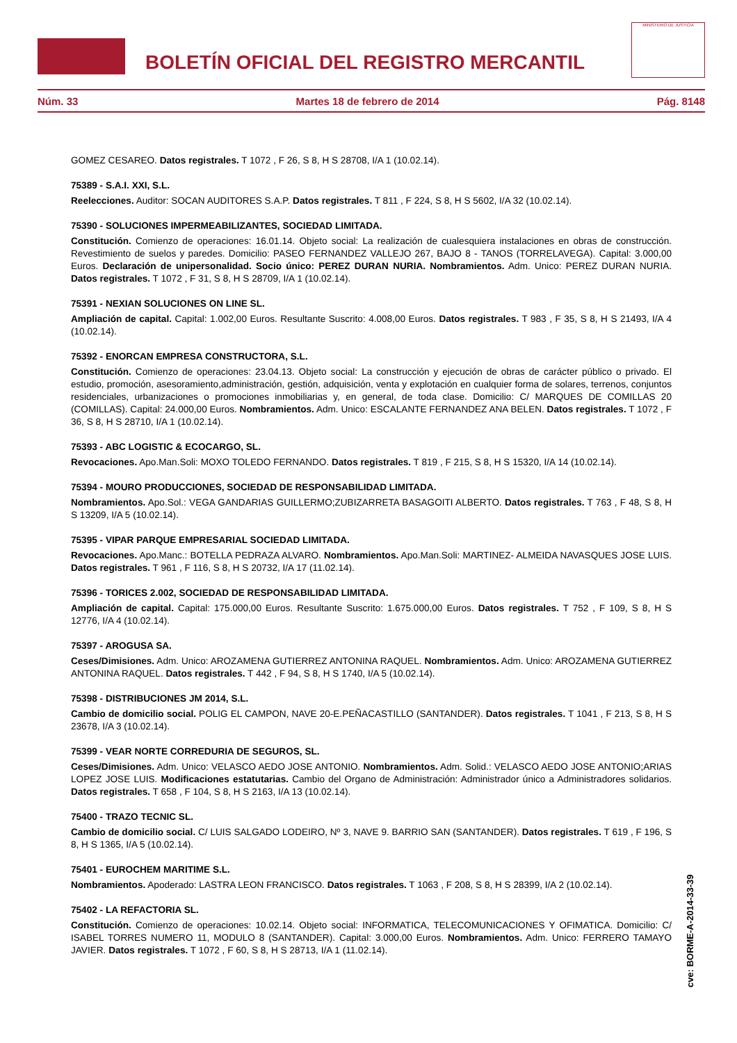BOLETÍN OFICIAL DEL REGISTRO MERCANTIL
MINISTERIO DE JUSTICIA
Núm. 33 Martes 18 de febrero de 2014 Pág. 8148
GOMEZ CESAREO. Datos registrales. T 1072 , F 26, S 8, H S 28708, I/A 1 (10.02.14).
75389 - S.A.I. XXI, S.L.
Reelecciones. Auditor: SOCAN AUDITORES S.A.P. Datos registrales. T 811 , F 224, S 8, H S 5602, I/A 32 (10.02.14).
75390 - SOLUCIONES IMPERMEABILIZANTES, SOCIEDAD LIMITADA.
Constitución. Comienzo de operaciones: 16.01.14. Objeto social: La realización de cualesquiera instalaciones en obras de construcción. Revestimiento de suelos y paredes. Domicilio: PASEO FERNANDEZ VALLEJO 267, BAJO 8 - TANOS (TORRELAVEGA). Capital: 3.000,00 Euros. Declaración de unipersonalidad. Socio único: PEREZ DURAN NURIA. Nombramientos. Adm. Unico: PEREZ DURAN NURIA. Datos registrales. T 1072 , F 31, S 8, H S 28709, I/A 1 (10.02.14).
75391 - NEXIAN SOLUCIONES ON LINE SL.
Ampliación de capital. Capital: 1.002,00 Euros. Resultante Suscrito: 4.008,00 Euros. Datos registrales. T 983 , F 35, S 8, H S 21493, I/A 4 (10.02.14).
75392 - ENORCAN EMPRESA CONSTRUCTORA, S.L.
Constitución. Comienzo de operaciones: 23.04.13. Objeto social: La construcción y ejecución de obras de carácter público o privado. El estudio, promoción, asesoramiento,administración, gestión, adquisición, venta y explotación en cualquier forma de solares, terrenos, conjuntos residenciales, urbanizaciones o promociones inmobiliarias y, en general, de toda clase. Domicilio: C/ MARQUES DE COMILLAS 20 (COMILLAS). Capital: 24.000,00 Euros. Nombramientos. Adm. Unico: ESCALANTE FERNANDEZ ANA BELEN. Datos registrales. T 1072 , F 36, S 8, H S 28710, I/A 1 (10.02.14).
75393 - ABC LOGISTIC & ECOCARGO, SL.
Revocaciones. Apo.Man.Soli: MOXO TOLEDO FERNANDO. Datos registrales. T 819 , F 215, S 8, H S 15320, I/A 14 (10.02.14).
75394 - MOURO PRODUCCIONES, SOCIEDAD DE RESPONSABILIDAD LIMITADA.
Nombramientos. Apo.Sol.: VEGA GANDARIAS GUILLERMO;ZUBIZARRETA BASAGOITI ALBERTO. Datos registrales. T 763 , F 48, S 8, H S 13209, I/A 5 (10.02.14).
75395 - VIPAR PARQUE EMPRESARIAL SOCIEDAD LIMITADA.
Revocaciones. Apo.Manc.: BOTELLA PEDRAZA ALVARO. Nombramientos. Apo.Man.Soli: MARTINEZ- ALMEIDA NAVASQUES JOSE LUIS. Datos registrales. T 961 , F 116, S 8, H S 20732, I/A 17 (11.02.14).
75396 - TORICES 2.002, SOCIEDAD DE RESPONSABILIDAD LIMITADA.
Ampliación de capital. Capital: 175.000,00 Euros. Resultante Suscrito: 1.675.000,00 Euros. Datos registrales. T 752 , F 109, S 8, H S 12776, I/A 4 (10.02.14).
75397 - AROGUSA SA.
Ceses/Dimisiones. Adm. Unico: AROZAMENA GUTIERREZ ANTONINA RAQUEL. Nombramientos. Adm. Unico: AROZAMENA GUTIERREZ ANTONINA RAQUEL. Datos registrales. T 442 , F 94, S 8, H S 1740, I/A 5 (10.02.14).
75398 - DISTRIBUCIONES JM 2014, S.L.
Cambio de domicilio social. POLIG EL CAMPON, NAVE 20-E.PEÑACASTILLO (SANTANDER). Datos registrales. T 1041 , F 213, S 8, H S 23678, I/A 3 (10.02.14).
75399 - VEAR NORTE CORREDURIA DE SEGUROS, SL.
Ceses/Dimisiones. Adm. Unico: VELASCO AEDO JOSE ANTONIO. Nombramientos. Adm. Solid.: VELASCO AEDO JOSE ANTONIO;ARIAS LOPEZ JOSE LUIS. Modificaciones estatutarias. Cambio del Organo de Administración: Administrador único a Administradores solidarios. Datos registrales. T 658 , F 104, S 8, H S 2163, I/A 13 (10.02.14).
75400 - TRAZO TECNIC SL.
Cambio de domicilio social. C/ LUIS SALGADO LODEIRO, Nº 3, NAVE 9. BARRIO SAN (SANTANDER). Datos registrales. T 619 , F 196, S 8, H S 1365, I/A 5 (10.02.14).
75401 - EUROCHEM MARITIME S.L.
Nombramientos. Apoderado: LASTRA LEON FRANCISCO. Datos registrales. T 1063 , F 208, S 8, H S 28399, I/A 2 (10.02.14).
75402 - LA REFACTORIA SL.
Constitución. Comienzo de operaciones: 10.02.14. Objeto social: INFORMATICA, TELECOMUNICACIONES Y OFIMATICA. Domicilio: C/ ISABEL TORRES NUMERO 11, MODULO 8 (SANTANDER). Capital: 3.000,00 Euros. Nombramientos. Adm. Unico: FERRERO TAMAYO JAVIER. Datos registrales. T 1072 , F 60, S 8, H S 28713, I/A 1 (11.02.14).
cve: BORME-A-2014-33-39